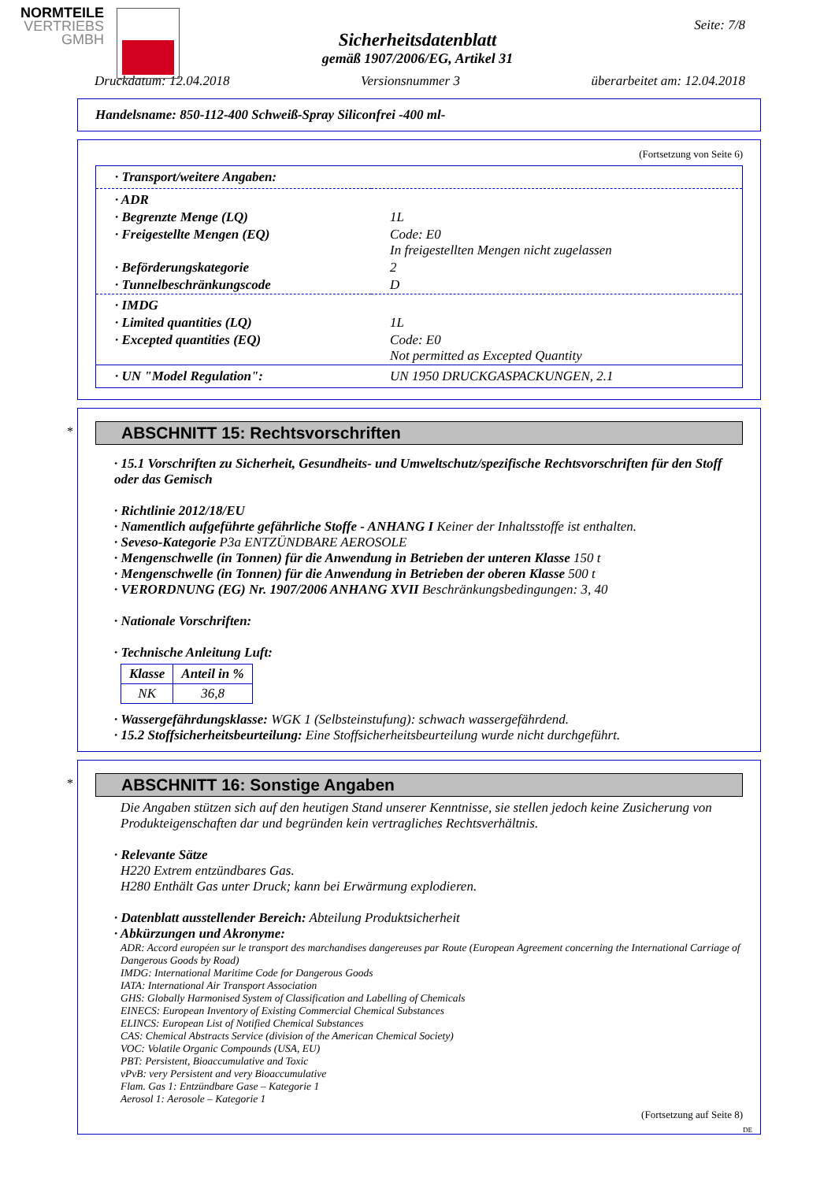NORMTEILE
VERTRIEBS
GMBH
Seite: 7/8
Sicherheitsdatenblatt
gemäß 1907/2006/EG, Artikel 31
Druckdatum: 12.04.2018 Versionsnummer 3 überarbeitet am: 12.04.2018
Handelsname: 850-112-400 Schweiß-Spray Siliconfrei -400 ml-
(Fortsetzung von Seite 6)
| · Transport/weitere Angaben: | |
| · ADR | |
| · Begrenzte Menge (LQ) | 1L |
| · Freigestellte Mengen (EQ) | Code: E0 In freigestellten Mengen nicht zugelassen |
| · Beförderungskategorie | 2 |
| · Tunnelbeschränkungscode | D |
| · IMDG | |
| · Limited quantities (LQ) | 1L |
| · Excepted quantities (EQ) | Code: E0 Not permitted as Excepted Quantity |
| · UN "Model Regulation": | UN 1950 DRUCKGASPACKUNGEN, 2.1 |
*
ABSCHNITT 15: Rechtsvorschriften
· 15.1 Vorschriften zu Sicherheit, Gesundheits- und Umweltschutz/spezifische Rechtsvorschriften für den Stoff oder das Gemisch
· Richtlinie 2012/18/EU
· Namentlich aufgeführte gefährliche Stoffe - ANHANG I Keiner der Inhaltsstoffe ist enthalten.
· Seveso-Kategorie P3a ENTZÜNDBARE AEROSOLE
· Mengenschwelle (in Tonnen) für die Anwendung in Betrieben der unteren Klasse 150 t
· Mengenschwelle (in Tonnen) für die Anwendung in Betrieben der oberen Klasse 500 t
· VERORDNUNG (EG) Nr. 1907/2006 ANHANG XVII Beschränkungsbedingungen: 3, 40
· Nationale Vorschriften:
· Technische Anleitung Luft:
| Klasse | Anteil in % |
| --- | --- |
| NK | 36,8 |
· Wassergefährdungsklasse: WGK 1 (Selbsteinstufung): schwach wassergefährdend.
· 15.2 Stoffsicherheitsbeurteilung: Eine Stoffsicherheitsbeurteilung wurde nicht durchgeführt.
*
ABSCHNITT 16: Sonstige Angaben
Die Angaben stützen sich auf den heutigen Stand unserer Kenntnisse, sie stellen jedoch keine Zusicherung von Produkteigenschaften dar und begründen kein vertragliches Rechtsverhältnis.
· Relevante Sätze
H220 Extrem entzündbares Gas.
H280 Enthält Gas unter Druck; kann bei Erwärmung explodieren.
· Datenblatt ausstellender Bereich: Abteilung Produktsicherheit
· Abkürzungen und Akronyme:
ADR: Accord européen sur le transport des marchandises dangereuses par Route (European Agreement concerning the International Carriage of Dangerous Goods by Road)
IMDG: International Maritime Code for Dangerous Goods
IATA: International Air Transport Association
GHS: Globally Harmonised System of Classification and Labelling of Chemicals
EINECS: European Inventory of Existing Commercial Chemical Substances
ELINCS: European List of Notified Chemical Substances
CAS: Chemical Abstracts Service (division of the American Chemical Society)
VOC: Volatile Organic Compounds (USA, EU)
PBT: Persistent, Bioaccumulative and Toxic
vPvB: very Persistent and very Bioaccumulative
Flam. Gas 1: Entzündbare Gase – Kategorie 1
Aerosol 1: Aerosole – Kategorie 1
(Fortsetzung auf Seite 8)
DE